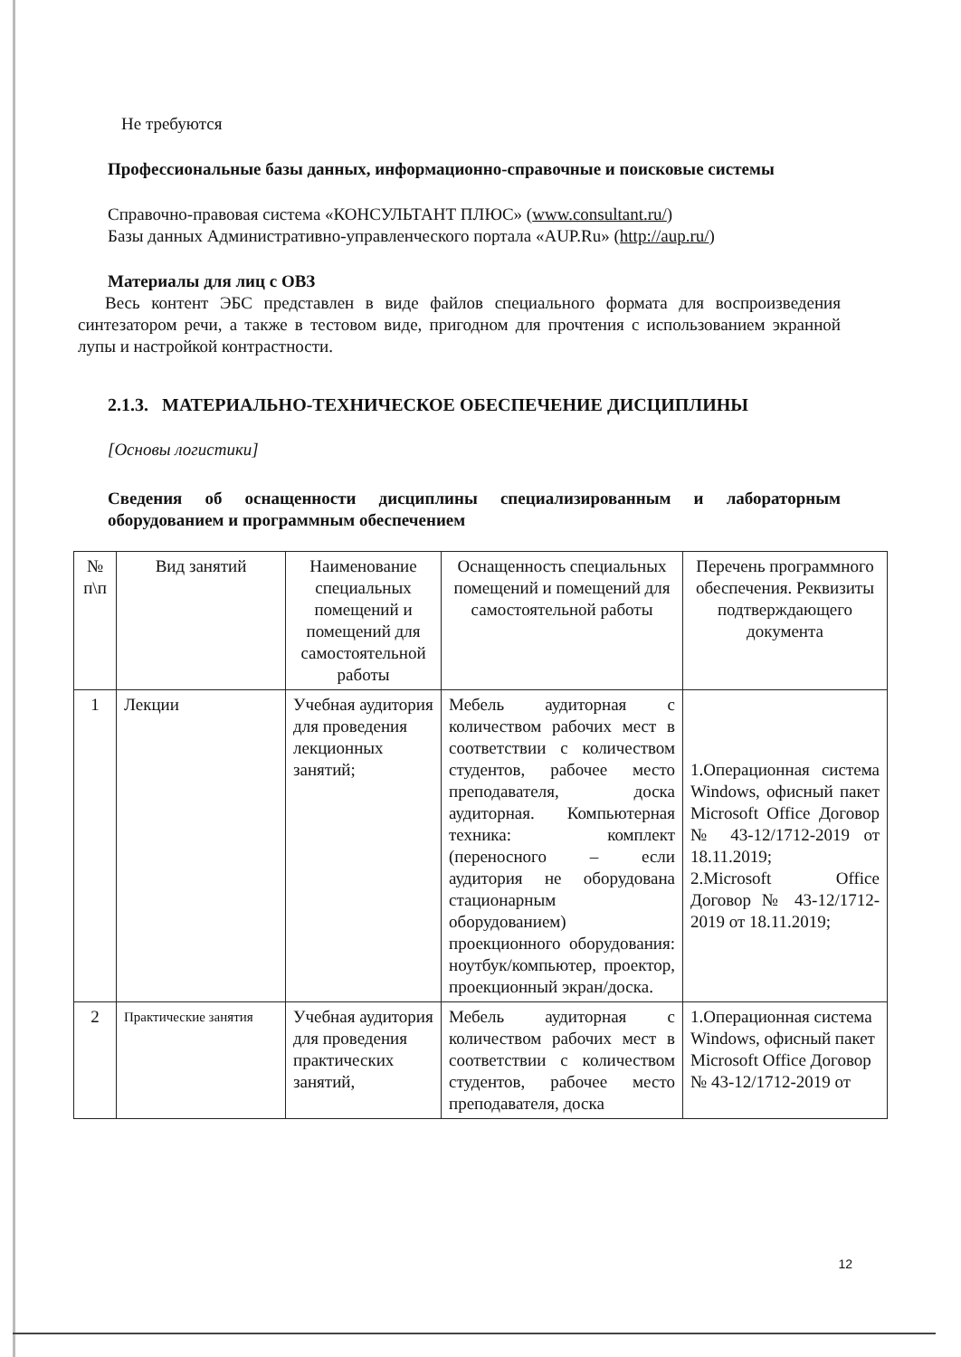Не требуются
Профессиональные базы данных, информационно-справочные и поисковые системы
Справочно-правовая система «КОНСУЛЬТАНТ ПЛЮС» (www.consultant.ru/)
Базы данных Административно-управленческого портала «AUP.Ru» (http://aup.ru/)
Материалы для лиц с ОВЗ
Весь контент ЭБС представлен в виде файлов специального формата для воспроизведения синтезатором речи, а также в тестовом виде, пригодном для прочтения с использованием экранной лупы и настройкой контрастности.
2.1.3. МАТЕРИАЛЬНО-ТЕХНИЧЕСКОЕ ОБЕСПЕЧЕНИЕ ДИСЦИПЛИНЫ
[Основы логистики]
Сведения об оснащенности дисциплины специализированным и лабораторным оборудованием и программным обеспечением
| № п\п | Вид занятий | Наименование специальных помещений и помещений для самостоятельной работы | Оснащенность специальных помещений и помещений для самостоятельной работы | Перечень программного обеспечения. Реквизиты подтверждающего документа |
| --- | --- | --- | --- | --- |
| 1 | Лекции | Учебная аудитория для проведения лекционных занятий; | Мебель аудиторная с количеством рабочих мест в соответствии с количеством студентов, рабочее место преподавателя, доска аудиторная. Компьютерная техника: комплект (переносного – если аудитория не оборудована стационарным оборудованием) проекционного оборудования: ноутбук/компьютер, проектор, проекционный экран/доска. | 1.Операционная система Windows, офисный пакет Microsoft Office Договор № 43-12/1712-2019 от 18.11.2019; 2.Microsoft Office Договор № 43-12/1712-2019 от 18.11.2019; |
| 2 | Практические занятия | Учебная аудитория для проведения практических занятий, | Мебель аудиторная с количеством рабочих мест в соответствии с количеством студентов, рабочее место преподавателя, доска | 1.Операционная система Windows, офисный пакет Microsoft Office Договор № 43-12/1712-2019 от |
12